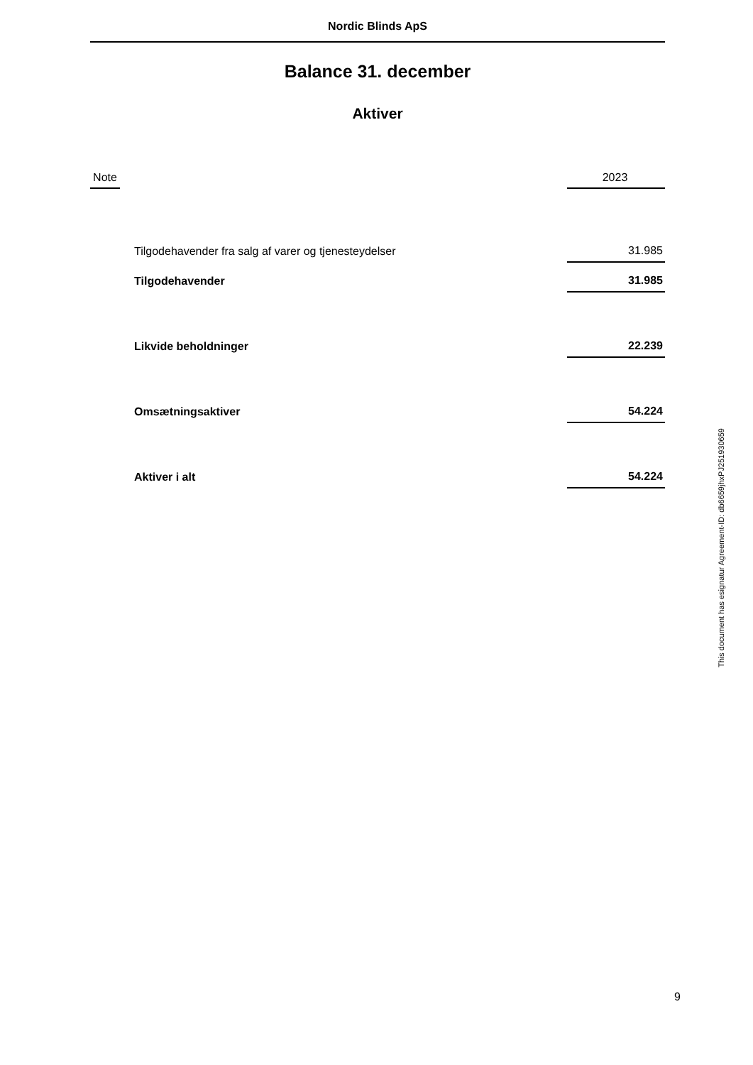Nordic Blinds ApS
Balance 31. december
Aktiver
| Note | | | 2023 |
| --- | --- | --- | --- |
| | | Tilgodehavender fra salg af varer og tjenesteydelser | 31.985 |
| | | Tilgodehavender | 31.985 |
| | | Likvide beholdninger | 22.239 |
| | | Omsætningsaktiver | 54.224 |
| | | Aktiver i alt | 54.224 |
This document has esignatur Agreement-ID: db6659jhxPJ251930659
9